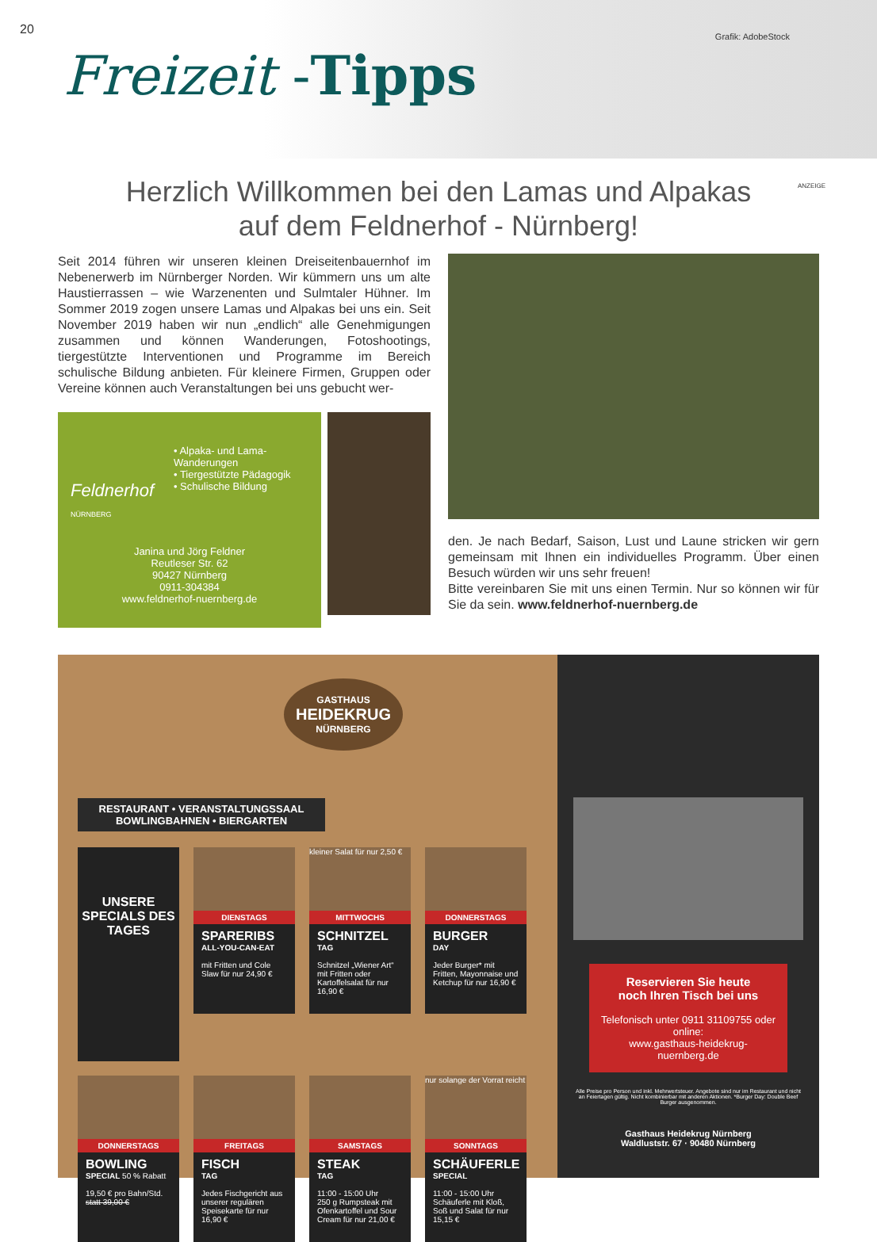20
Freizeit -Tipps
Grafik: AdobeStock
ANZEIGE
Herzlich Willkommen bei den Lamas und Alpakas
auf dem Feldnerhof - Nürnberg!
Seit 2014 führen wir unseren kleinen Dreiseitenbauernhof im Nebenerwerb im Nürnberger Norden. Wir kümmern uns um alte Haustierrassen – wie Warzenenten und Sulmtaler Hühner. Im Sommer 2019 zogen unsere Lamas und Alpakas bei uns ein. Seit November 2019 haben wir nun „endlich“ alle Genehmigungen zusammen und können Wanderungen, Fotoshootings, tiergestützte Interventionen und Programme im Bereich schulische Bildung anbieten. Für kleinere Firmen, Gruppen oder Vereine können auch Veranstaltungen bei uns gebucht wer-
Feldnerhof
NÜRNBERG
• Alpaka- und Lama-Wanderungen
• Tiergestützte Pädagogik
• Schulische Bildung
Janina und Jörg Feldner
Reutleser Str. 62
90427 Nürnberg
0911-304384
www.feldnerhof-nuernberg.de
den. Je nach Bedarf, Saison, Lust und Laune stricken wir gern gemeinsam mit Ihnen ein individuelles Programm. Über einen Besuch würden wir uns sehr freuen!
Bitte vereinbaren Sie mit uns einen Termin. Nur so können wir für Sie da sein. www.feldnerhof-nuernberg.de
GASTHAUS
HEIDEKRUG
NÜRNBERG
RESTAURANT • VERANSTALTUNGSSAAL
BOWLINGBAHNEN • BIERGARTEN
UNSERE SPECIALS DES TAGES
DIENSTAGS
SPARERIBS
ALL-YOU-CAN-EAT
mit Fritten und Cole Slaw für nur 24,90 €
kleiner Salat für nur 2,50 €
MITTWOCHS
SCHNITZEL
TAG
Schnitzel „Wiener Art“ mit Fritten oder Kartoffelsalat für nur 16,90 €
DONNERSTAGS
BURGER
DAY
Jeder Burger* mit Fritten, Mayonnaise und Ketchup für nur 16,90 €
DONNERSTAGS
BOWLING
SPECIAL 50 % Rabatt
19,50 € pro Bahn/Std. statt 39,00 €
FREITAGS
FISCH
TAG
Jedes Fischgericht aus unserer regulären Speisekarte für nur 16,90 €
SAMSTAGS
STEAK
TAG
11:00 - 15:00 Uhr
250 g Rumpsteak mit Ofenkartoffel und Sour Cream für nur 21,00 €
nur solange der Vorrat reicht
SONNTAGS
SCHÄUFERLE
SPECIAL
11:00 - 15:00 Uhr
Schäuferle mit Kloß, Soß und Salat für nur 15,15 €
Reservieren Sie heute
noch Ihren Tisch bei uns
Telefonisch unter 0911 31109755 oder online:
www.gasthaus-heidekrug-nuernberg.de
Alle Preise pro Person und inkl. Mehrwertsteuer. Angebote sind nur im Restaurant und nicht an Feiertagen gültig. Nicht kombinierbar mit anderen Aktionen. *Burger Day: Double Beef Burger ausgenommen.
Gasthaus Heidekrug Nürnberg
Waldluststr. 67 · 90480 Nürnberg